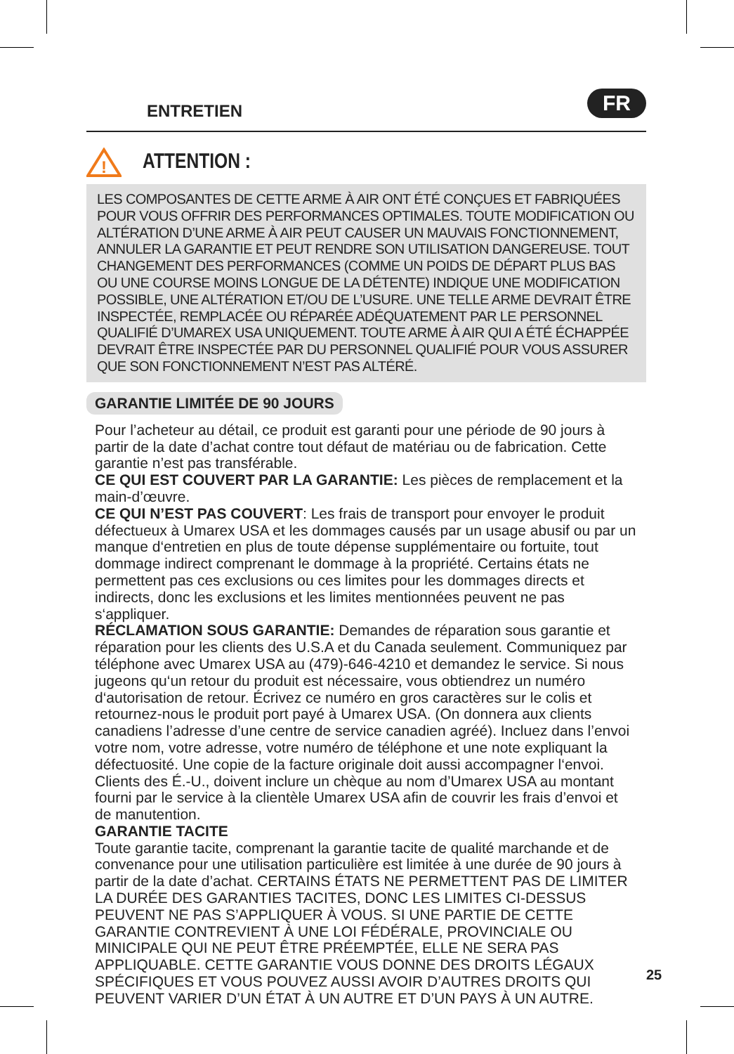ENTRETIEN
FR
!
ATTENTION :
LES COMPOSANTES DE CETTE ARME À AIR ONT ÉTÉ CONÇUES ET FABRIQUÉES POUR VOUS OFFRIR DES PERFORMANCES OPTIMALES. TOUTE MODIFICATION OU ALTÉRATION D’UNE ARME À AIR PEUT CAUSER UN MAUVAIS FONCTIONNEMENT, ANNULER LA GARANTIE ET PEUT RENDRE SON UTILISATION DANGEREUSE. TOUT CHANGEMENT DES PERFORMANCES (COMME UN POIDS DE DÉPART PLUS BAS OU UNE COURSE MOINS LONGUE DE LA DÉTENTE) INDIQUE UNE MODIFICATION POSSIBLE, UNE ALTÉRATION ET/OU DE L’USURE. UNE TELLE ARME DEVRAIT ÊTRE INSPECTÉE, REMPLACÉE OU RÉPARÉE ADÉQUATEMENT PAR LE PERSONNEL QUALIFIÉ D’UMAREX USA UNIQUEMENT. TOUTE ARME À AIR QUI A ÉTÉ ÉCHAPPÉE DEVRAIT ÊTRE INSPECTÉE PAR DU PERSONNEL QUALIFIÉ POUR VOUS ASSURER QUE SON FONCTIONNEMENT N’EST PAS ALTÉRÉ.
GARANTIE LIMITÉE DE 90 JOURS
Pour l’acheteur au détail, ce produit est garanti pour une période de 90 jours à partir de la date d’achat contre tout défaut de matériau ou de fabrication. Cette garantie n’est pas transférable.
CE QUI EST COUVERT PAR LA GARANTIE: Les pièces de remplacement et la main-d’œuvre.
CE QUI N’EST PAS COUVERT: Les frais de transport pour envoyer le produit défectueux à Umarex USA et les dommages causés par un usage abusif ou par un manque d‘entretien en plus de toute dépense supplémentaire ou fortuite, tout dommage indirect comprenant le dommage à la propriété. Certains états ne permettent pas ces exclusions ou ces limites pour les dommages directs et indirects, donc les exclusions et les limites mentionnées peuvent ne pas s‘appliquer.
RÉCLAMATION SOUS GARANTIE: Demandes de réparation sous garantie et réparation pour les clients des U.S.A et du Canada seulement. Communiquez par téléphone avec Umarex USA au (479)-646-4210 et demandez le service. Si nous jugeons qu‘un retour du produit est nécessaire, vous obtiendrez un numéro d‘autorisation de retour. Écrivez ce numéro en gros caractères sur le colis et retournez-nous le produit port payé à Umarex USA. (On donnera aux clients canadiens l’adresse d’une centre de service canadien agréé). Incluez dans l’envoi votre nom, votre adresse, votre numéro de téléphone et une note expliquant la défectuosité. Une copie de la facture originale doit aussi accompagner l‘envoi. Clients des É.-U., doivent inclure un chèque au nom d’Umarex USA au montant fourni par le service à la clientèle Umarex USA afin de couvrir les frais d’envoi et de manutention.
GARANTIE TACITE
Toute garantie tacite, comprenant la garantie tacite de qualité marchande et de convenance pour une utilisation particulière est limitée à une durée de 90 jours à partir de la date d’achat. CERTAINS ÉTATS NE PERMETTENT PAS DE LIMITER LA DURÉE DES GARANTIES TACITES, DONC LES LIMITES CI-DESSUS PEUVENT NE PAS S’APPLIQUER À VOUS. SI UNE PARTIE DE CETTE GARANTIE CONTREVIENT À UNE LOI FÉDÉRALE, PROVINCIALE OU MINICIPALE QUI NE PEUT ÊTRE PRÉEMPTÉE, ELLE NE SERA PAS APPLIQUABLE. CETTE GARANTIE VOUS DONNE DES DROITS LÉGAUX SPÉCIFIQUES ET VOUS POUVEZ AUSSI AVOIR D’AUTRES DROITS QUI PEUVENT VARIER D’UN ÉTAT À UN AUTRE ET D’UN PAYS À UN AUTRE.
25